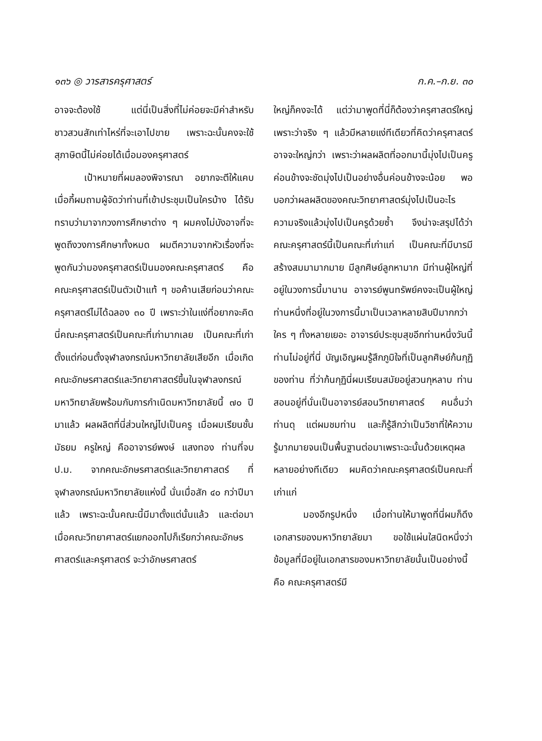๑๓๖ ◎ วารสารครุศาสตร์ ก.ค.–ก.ย. ๓๐
อาจจะต้องใช้ แต่นี่เป็นสิ่งที่ไม่ค่อยจะมีค่าสำหรับชาวสวนสักเท่าไหร่ที่จะเอาไปขาย เพราะฉะนั้นคงจะใช้สุภาษิตนี้ไม่ค่อยได้เมื่อมองครุศาสตร์
เป้าหมายที่ผมลองพิจารณา อยากจะตีให้แคบ เมื่อกี้ผมถามผู้จัดว่าท่านที่เข้าประชุมเป็นใครบ้าง ได้รับทราบว่ามาจากวงการศึกษาต่าง ๆ ผมคงไม่บังอาจที่จะพูดถึงวงการศึกษาทั้งหมด ผมตีความจากหัวเรื่องที่จะพูดกันว่ามองครุศาสตร์เป็นมองคณะครุศาสตร์ คือ คณะครุศาสตร์เป็นตัวเป้าแท้ ๆ ขอค้านเสียก่อนว่าคณะครุศาสตร์ไม่ได้ฉลอง ๓๐ ปี เพราะว่าในแง่ที่อยากจะคิดนี่คณะครุศาสตร์เป็นคณะที่เก่ามากเลย เป็นคณะที่เก่าตั้งแต่ก่อนตั้งจุฬาลงกรณ์มหาวิทยาลัยเสียอีก เมื่อเกิดคณะอักษรศาสตร์และวิทยาศาสตร์ขึ้นในจุฬาลงกรณ์มหาวิทยาลัยพร้อมกับการกำเนิดมหาวิทยาลัยนี้ ๗๐ ปี มาแล้ว ผลผลิตที่นี่ส่วนใหญ่ไปเป็นครู เมื่อผมเรียนชั้นมัธยม ครูใหญ่ คืออาจารย์พงษ์ แสงทอง ท่านที่จบ ป.ม. จากคณะอักษรศาสตร์และวิทยาศาสตร์ ที่จุฬาลงกรณ์มหาวิทยาลัยแห่งนี้ นั่นเมื่อสัก ๔๐ กว่าปีมาแล้ว เพราะฉะนั้นคณะนี้มีมาตั้งแต่นั้นแล้ว และต่อมา เมื่อคณะวิทยาศาสตร์แยกออกไปก็เรียกว่าคณะอักษรศาสตร์และครุศาสตร์ จะว่าอักษรศาสตร์
ใหญ่ก็คงจะได้ แต่ว่ามาพูดที่นี่ก็ต้องว่าครุศาสตร์ใหญ่ เพราะว่าจริง ๆ แล้วมีหลายแง่ทีเดียวที่คิดว่าครุศาสตร์อาจจะใหญ่กว่า เพราะว่าผลผลิตที่ออกมานี้มุ่งไปเป็นครูค่อนข้างจะชัดมุ่งไปเป็นอย่างอื่นค่อนข้างจะน้อย พอบอกว่าผลผลิตของคณะวิทยาศาสตร์มุ่งไปเป็นอะไร ความจริงแล้วมุ่งไปเป็นครูด้วยซ้ำ จึงน่าจะสรุปได้ว่าคณะครุศาสตร์นี้เป็นคณะที่เก่าแก่ เป็นคณะที่มีบารมีสร้างสมมามากมาย มีลูกศิษย์ลูกหามาก มีท่านผู้ใหญ่ที่อยู่ในวงการนี้มานาน อาจารย์พูนทรัพย์คงจะเป็นผู้ใหญ่ท่านหนึ่งที่อยู่ในวงการนี้มาเป็นเวลาหลายสิบปีมากกว่าใคร ๆ ทั้งหลายเยอะ อาจารย์ประชุมสุขอีกท่านหนึ่งวันนี้ท่านไม่อยู่ที่นี่ บัญเอิญผมรู้สึกภูมิใจที่เป็นลูกศิษย์ก้นกุฏิของท่าน ที่ว่าก้นกุฏินี่ผมเรียนสมัยอยู่สวนกุหลาบ ท่านสอนอยู่ที่นั่นเป็นอาจารย์สอนวิทยาศาสตร์ คนอื่นว่าท่านดุ แต่ผมชมท่าน และก็รู้สึกว่าเป็นวิชาที่ให้ความรู้มากมายจนเป็นพื้นฐานต่อมาเพราะฉะนั้นด้วยเหตุผลหลายอย่างทีเดียว ผมคิดว่าคณะครุศาสตร์เป็นคณะที่เก่าแก่
มองอีกรูปหนึ่ง เมื่อท่านให้มาพูดที่นี่ผมก็ดึงเอกสารของมหาวิทยาลัยมา ขอใช้แผ่นใสนิดหนึ่งว่าข้อมูลที่มีอยู่ในเอกสารของมหาวิทยาลัยนั้นเป็นอย่างนี้ คือ คณะครุศาสตร์มี